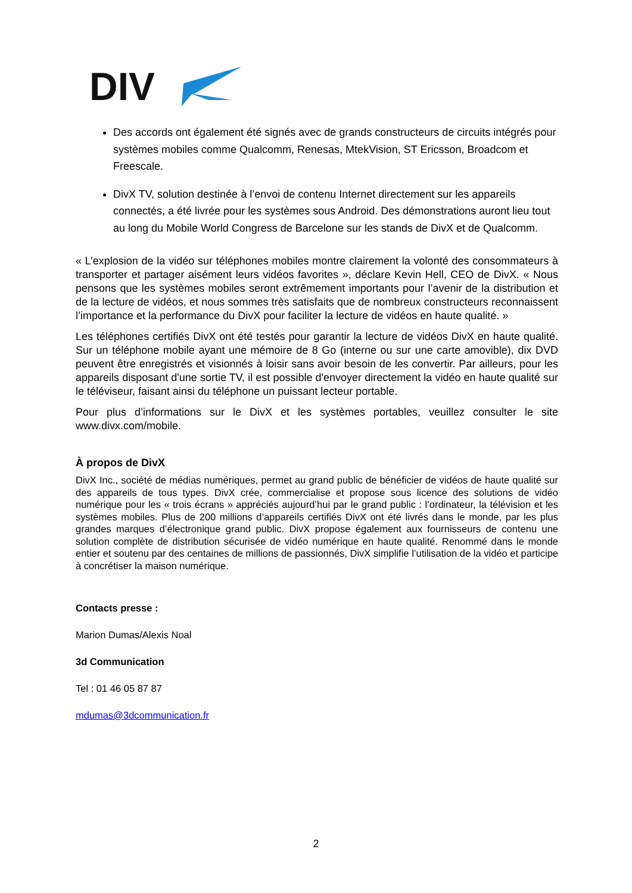DIV
Des accords ont également été signés avec de grands constructeurs de circuits intégrés pour systèmes mobiles comme Qualcomm, Renesas, MtekVision, ST Ericsson, Broadcom et Freescale.
DivX TV, solution destinée à l’envoi de contenu Internet directement sur les appareils connectés, a été livrée pour les systèmes sous Android. Des démonstrations auront lieu tout au long du Mobile World Congress de Barcelone sur les stands de DivX et de Qualcomm.
« L’explosion de la vidéo sur téléphones mobiles montre clairement la volonté des consommateurs à transporter et partager aisément leurs vidéos favorites », déclare Kevin Hell, CEO de DivX. « Nous pensons que les systèmes mobiles seront extrêmement importants pour l’avenir de la distribution et de la lecture de vidéos, et nous sommes très satisfaits que de nombreux constructeurs reconnaissent l’importance et la performance du DivX pour faciliter la lecture de vidéos en haute qualité. »
Les téléphones certifiés DivX ont été testés pour garantir la lecture de vidéos DivX en haute qualité. Sur un téléphone mobile ayant une mémoire de 8 Go (interne ou sur une carte amovible), dix DVD peuvent être enregistrés et visionnés à loisir sans avoir besoin de les convertir. Par ailleurs, pour les appareils disposant d'une sortie TV, il est possible d'envoyer directement la vidéo en haute qualité sur le téléviseur, faisant ainsi du téléphone un puissant lecteur portable.
Pour plus d’informations sur le DivX et les systèmes portables, veuillez consulter le site www.divx.com/mobile.
À propos de DivX
DivX Inc., société de médias numériques, permet au grand public de bénéficier de vidéos de haute qualité sur des appareils de tous types. DivX crée, commercialise et propose sous licence des solutions de vidéo numérique pour les « trois écrans » appréciés aujourd’hui par le grand public : l’ordinateur, la télévision et les systèmes mobiles. Plus de 200 millions d’appareils certifiés DivX ont été livrés dans le monde, par les plus grandes marques d’électronique grand public. DivX propose également aux fournisseurs de contenu une solution complète de distribution sécurisée de vidéo numérique en haute qualité. Renommé dans le monde entier et soutenu par des centaines de millions de passionnés, DivX simplifie l’utilisation de la vidéo et participe à concrétiser la maison numérique.
Contacts presse :
Marion Dumas/Alexis Noal
3d Communication
Tel : 01 46 05 87 87
mdumas@3dcommunication.fr
2